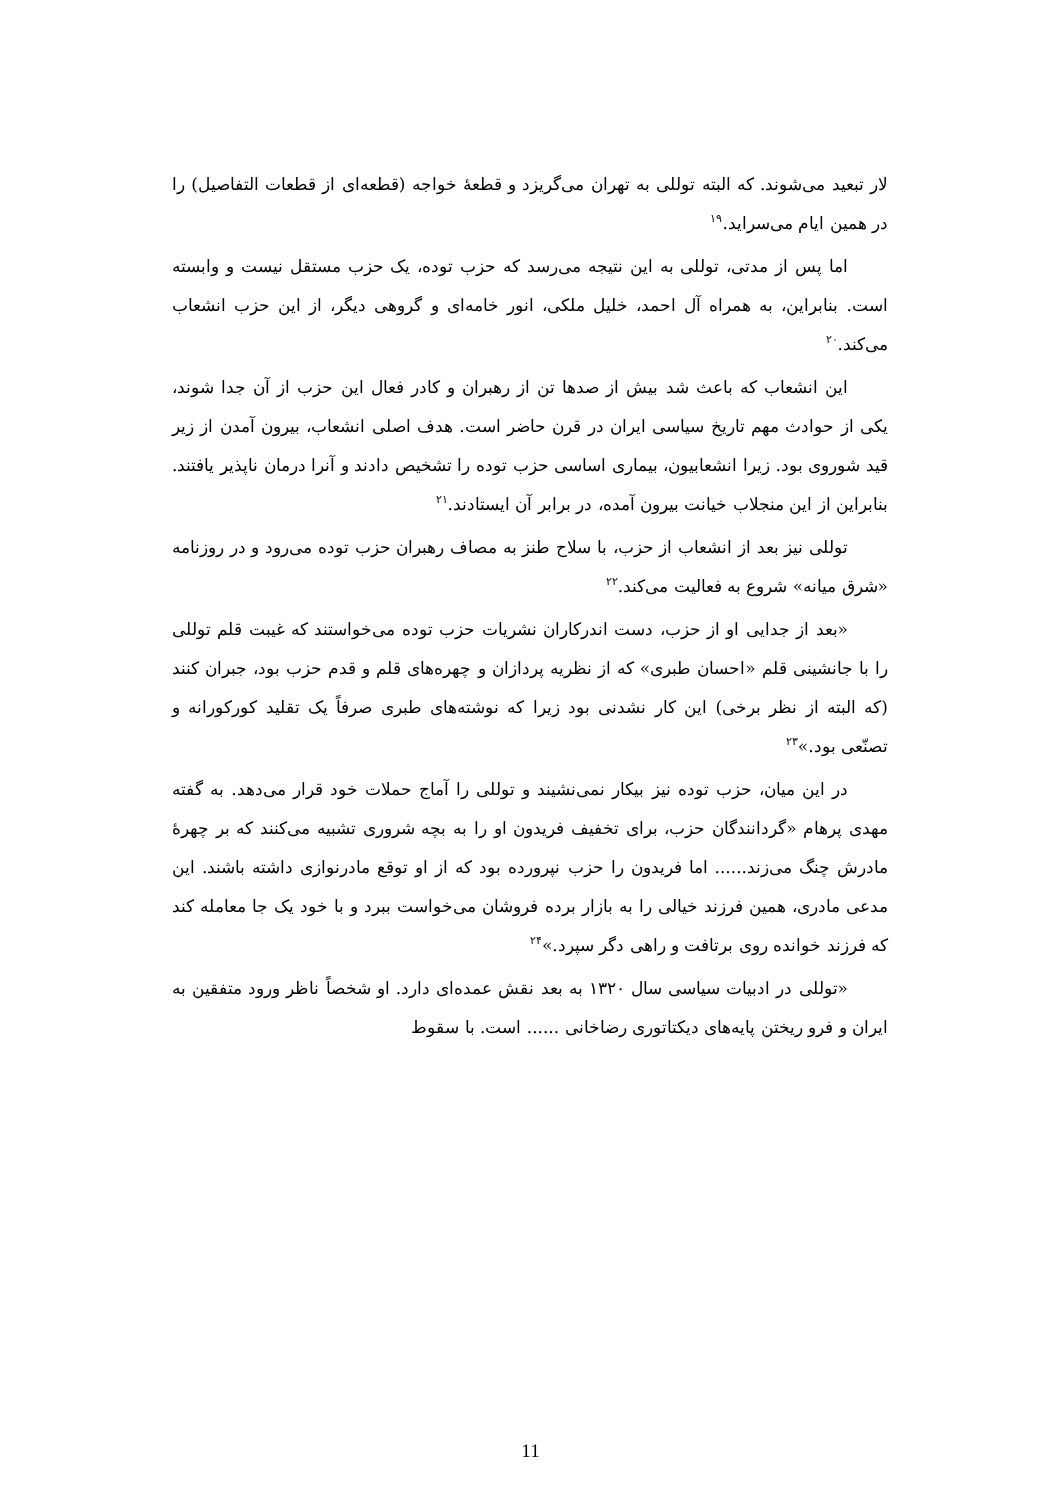لار تبعید می‌شوند. که البته توللی به تهران می‌گریزد و قطعهٔ خواجه (قطعه‌ای از قطعات التفاصیل) را در همین ایام می‌سراید.<sup>۱۹</sup>
اما پس از مدتی، توللی به این نتیجه می‌رسد که حزب توده، یک حزب مستقل نیست و وابسته است. بنابراین، به همراه آل احمد، خلیل ملکی، انور خامه‌ای و گروهی دیگر، از این حزب انشعاب می‌کند.<sup>۲۰</sup>
این انشعاب که باعث شد بیش از صدها تن از رهبران و کادر فعال این حزب از آن جدا شوند، یکی از حوادث مهم تاریخ سیاسی ایران در قرن حاضر است. هدف اصلی انشعاب، بیرون آمدن از زیر قید شوروی بود. زیرا انشعابیون، بیماری اساسی حزب توده را تشخیص دادند و آنرا درمان ناپذیر یافتند. بنابراین از این منجلاب خیانت بیرون آمده، در برابر آن ایستادند.<sup>۲۱</sup>
توللی نیز بعد از انشعاب از حزب، با سلاح طنز به مصاف رهبران حزب توده می‌رود و در روزنامه «شرق میانه» شروع به فعالیت می‌کند.<sup>۲۲</sup>
«بعد از جدایی او از حزب، دست اندرکاران نشریات حزب توده می‌خواستند که غیبت قلم توللی را با جانشینی قلم «احسان طبری» که از نظریه پردازان و چهره‌های قلم و قدم حزب بود، جبران کنند (که البته از نظر برخی) این کار نشدنی بود زیرا که نوشته‌های طبری صرفاً یک تقلید کورکورانه و تصنّعی بود.»<sup>۲۳</sup>
در این میان، حزب توده نیز بیکار نمی‌نشیند و توللی را آماج حملات خود قرار می‌دهد. به گفته مهدی پرهام «گردانندگان حزب، برای تخفیف فریدون او را به بچه شروری تشبیه می‌کنند که بر چهرهٔ مادرش چنگ می‌زند...... اما فریدون را حزب نپرورده بود که از او توقع مادرنوازی داشته باشند. این مدعی مادری، همین فرزند خیالی را به بازار برده فروشان می‌خواست ببرد و با خود یک جا معامله کند که فرزند خوانده روی برتافت و راهی دگر سپرد.»<sup>۲۴</sup>
«توللی در ادبیات سیاسی سال ۱۳۲۰ به بعد نقش عمده‌ای دارد. او شخصاً ناظر ورود متفقین به ایران و فرو ریختن پایه‌های دیکتاتوری رضاخانی ...... است. با سقوط
11